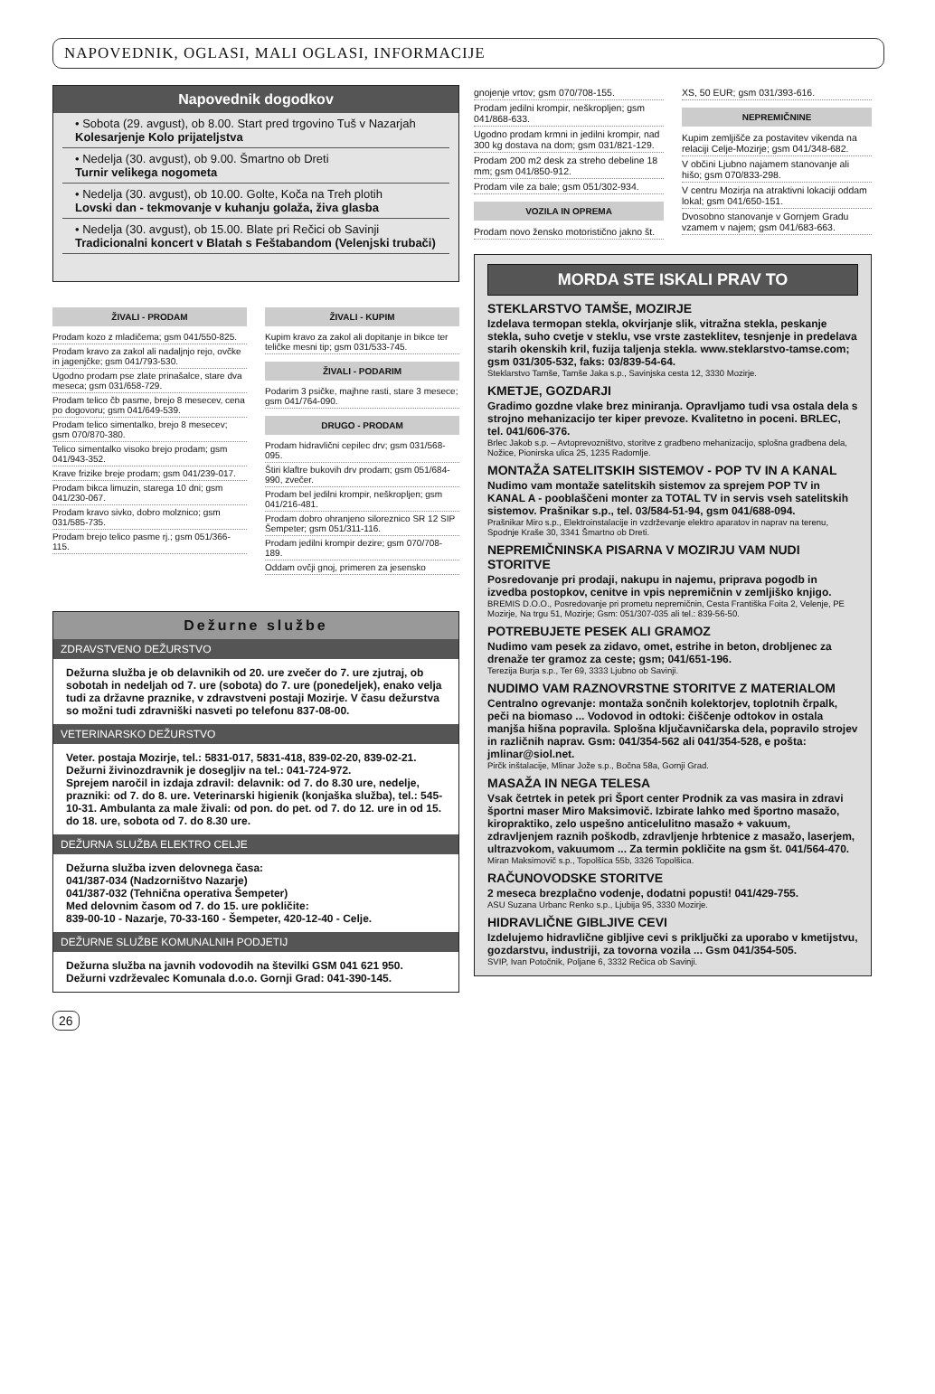NAPOVEDNIK, OGLASI, MALI OGLASI, INFORMACIJE
Napovednik dogodkov
• Sobota (29. avgust), ob 8.00. Start pred trgovino Tuš v Nazarjah
Kolesarjenje Kolo prijateljstva
• Nedelja (30. avgust), ob 9.00. Šmartno ob Dreti
Turnir velikega nogometa
• Nedelja (30. avgust), ob 10.00. Golte, Koča na Treh plotih
Lovski dan - tekmovanje v kuhanju golaža, živa glasba
• Nedelja (30. avgust), ob 15.00. Blate pri Rečici ob Savinji
Tradicionalni koncert v Blatah s Feštabandom (Velenjski trubači)
ŽIVALI - PRODAM
Prodam kozo z mladičema; gsm 041/550-825.
Prodam kravo za zakol ali nadaljnjo rejo, ovčke in jagenjčke; gsm 041/793-530.
Ugodno prodam pse zlate prinašalce, stare dva meseca; gsm 031/658-729.
Prodam telico čb pasme, brejo 8 mesecev, cena po dogovoru; gsm 041/649-539.
Prodam telico simentalko, brejo 8 mesecev; gsm 070/870-380.
Telico simentalko visoko brejo prodam; gsm 041/943-352.
Krave frizike breje prodam; gsm 041/239-017.
Prodam bikca limuzin, starega 10 dni; gsm 041/230-067.
Prodam kravo sivko, dobro molznico; gsm 031/585-735.
Prodam brejo telico pasme rj.; gsm 051/366-115.
ŽIVALI - KUPIM
Kupim kravo za zakol ali dopitanje in bikce ter teličke mesni tip; gsm 031/533-745.
ŽIVALI - PODARIM
Podarim 3 psičke, majhne rasti, stare 3 mesece; gsm 041/764-090.
DRUGO - PRODAM
Prodam hidravlični cepilec drv; gsm 031/568-095.
Štiri klaftre bukovih drv prodam; gsm 051/684-990, zvečer.
Prodam bel jedilni krompir, neškropljen; gsm 041/216-481.
Prodam dobro ohranjeno siloreznico SR 12 SIP Šempeter; gsm 051/311-116.
Prodam jedilni krompir dezire; gsm 070/708-189.
Oddam ovčji gnoj, primeren za jesensko
Dežurne službe
ZDRAVSTVENO DEŽURSTVO
Dežurna služba je ob delavnikih od 20. ure zvečer do 7. ure zjutraj, ob sobotah in nedeljah od 7. ure (sobota) do 7. ure (ponedeljek), enako velja tudi za državne praznike, v zdravstveni postaji Mozirje. V času dežurstva so možni tudi zdravniški nasveti po telefonu 837-08-00.
VETERINARSKO DEŽURSTVO
Veter. postaja Mozirje, tel.: 5831-017, 5831-418, 839-02-20, 839-02-21.
Dežurni živinozdravnik je dosegljiv na tel.: 041-724-972.
Sprejem naročil in izdaja zdravil: delavnik: od 7. do 8.30 ure, nedelje, prazniki: od 7. do 8. ure. Veterinarski higienik (konjaška služba), tel.: 545-10-31. Ambulanta za male živali: od pon. do pet. od 7. do 12. ure in od 15. do 18. ure, sobota od 7. do 8.30 ure.
DEŽURNA SLUŽBA ELEKTRO CELJE
Dežurna služba izven delovnega časa:
041/387-034 (Nadzorništvo Nazarje)
041/387-032 (Tehnična operativa Šempeter)
Med delovnim časom od 7. do 15. ure pokličite:
839-00-10 - Nazarje, 70-33-160 - Šempeter, 420-12-40 - Celje.
DEŽURNE SLUŽBE KOMUNALNIH PODJETIJ
Dežurna služba na javnih vodovodih na številki GSM 041 621 950.
Dežurni vzdrževalec Komunala d.o.o. Gornji Grad: 041-390-145.
gnojenje vrtov; gsm 070/708-155.
Prodam jedilni krompir, neškropljen; gsm 041/868-633.
Ugodno prodam krmni in jedilni krompir, nad 300 kg dostava na dom; gsm 031/821-129.
Prodam 200 m2 desk za streho debeline 18 mm; gsm 041/850-912.
Prodam vile za bale; gsm 051/302-934.
VOZILA IN OPREMA
Prodam novo žensko motoristično jakno št.
XS, 50 EUR; gsm 031/393-616.
NEPREMIČNINE
Kupim zemljišče za postavitev vikenda na relaciji Celje-Mozirje; gsm 041/348-682.
V občini Ljubno najamem stanovanje ali hišo; gsm 070/833-298.
V centru Mozirja na atraktivni lokaciji oddam lokal; gsm 041/650-151.
Dvosobno stanovanje v Gornjem Gradu vzamem v najem; gsm 041/683-663.
MORDA STE ISKALI PRAV TO
STEKLARSTVO TAMŠE, MOZIRJE
Izdelava termopan stekla, okvirjanje slik, vitražna stekla, peskanje stekla, suho cvetje v steklu, vse vrste zasteklitev, tesnjenje in predelava starih okenskih kril, fuzija taljenja stekla. www.steklarstvo-tamse.com; gsm 031/305-532, faks: 03/839-54-64.
Steklarstvo Tamše, Tamše Jaka s.p., Savinjska cesta 12, 3330 Mozirje.
KMETJE, GOZDARJI
Gradimo gozdne vlake brez miniranja. Opravljamo tudi vsa ostala dela s strojno mehanizacijo ter kiper prevoze. Kvalitetno in poceni. BRLEC, tel. 041/606-376.
Brlec Jakob s.p. – Avtoprevozništvo, storitve z gradbeno mehanizacijo, splošna gradbena dela, Nožice, Pionirska ulica 25, 1235 Radomlje.
MONTAŽA SATELITSKIH SISTEMOV - POP TV IN A KANAL
Nudimo vam montaže satelitskih sistemov za sprejem POP TV in KANAL A - pooblaščeni monter za TOTAL TV in servis vseh satelitskih sistemov. Prašnikar s.p., tel. 03/584-51-94, gsm 041/688-094.
Prašnikar Miro s.p., Elektroinstalacije in vzdrževanje elektro aparatov in naprav na terenu, Spodnje Kraše 30, 3341 Šmartno ob Dreti.
NEPREMIČNINSKA PISARNA V MOZIRJU VAM NUDI STORITVE
Posredovanje pri prodaji, nakupu in najemu, priprava pogodb in izvedba postopkov, cenitve in vpis nepremičnin v zemljiško knjigo.
BREMIS D.O.O., Posredovanje pri prometu nepremičnin, Cesta Františka Foita 2, Velenje, PE Mozirje, Na trgu 51, Mozirje; Gsm: 051/307-035 ali tel.: 839-56-50.
POTREBUJETE PESEK ALI GRAMOZ
Nudimo vam pesek za zidavo, omet, estrihe in beton, drobljenec za drenaže ter gramoz za ceste; gsm; 041/651-196.
Terezija Burja s.p., Ter 69, 3333 Ljubno ob Savinji.
NUDIMO VAM RAZNOVRSTNE STORITVE Z MATERIALOM
Centralno ogrevanje: montaža sončnih kolektorjev, toplotnih črpalk, peči na biomaso ... Vodovod in odtoki: čiščenje odtokov in ostala manjša hišna popravila. Splošna ključavničarska dela, popravilo strojev in različnih naprav. Gsm: 041/354-562 ali 041/354-528, e pošta: jmlinar@siol.net.
Pirčk inštalacije, Mlinar Jože s.p., Bočna 58a, Gornji Grad.
MASAŽA IN NEGA TELESA
Vsak četrtek in petek pri Šport center Prodnik za vas masira in zdravi športni maser Miro Maksimovič. Izbirate lahko med športno masažo, kiropraktiko, zelo uspešno anticelulitno masažo + vakuum, zdravljenjem raznih poškodb, zdravljenje hrbtenice z masažo, laserjem, ultrazvokom, vakuumom ... Za termin pokličite na gsm št. 041/564-470.
Miran Maksimovič s.p., Topolšica 55b, 3326 Topolšica.
RAČUNOVODSKE STORITVE
2 meseca brezplačno vodenje, dodatni popusti! 041/429-755.
ASU Suzana Urbanc Renko s.p., Ljubija 95, 3330 Mozirje.
HIDRAVLIČNE GIBLJIVE CEVI
Izdelujemo hidravlične gibljive cevi s priključki za uporabo v kmetijstvu, gozdarstvu, industriji, za tovorna vozila ... Gsm 041/354-505.
SVIP, Ivan Potočnik, Poljane 6, 3332 Rečica ob Savinji.
26